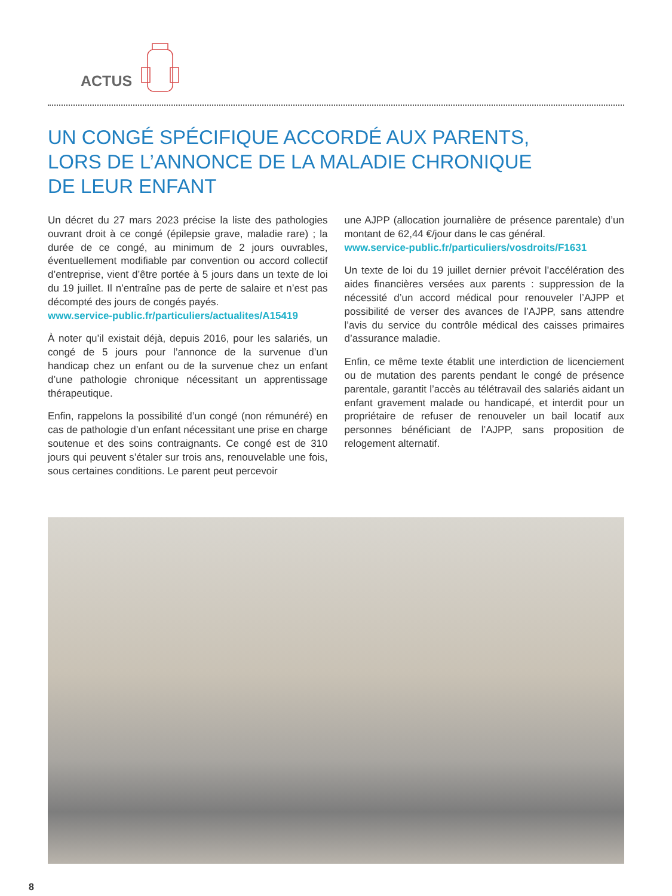ACTUS
UN CONGÉ SPÉCIFIQUE ACCORDÉ AUX PARENTS,
LORS DE L’ANNONCE DE LA MALADIE CHRONIQUE
DE LEUR ENFANT
Un décret du 27 mars 2023 précise la liste des pathologies ouvrant droit à ce congé (épilepsie grave, maladie rare) ; la durée de ce congé, au minimum de 2 jours ouvrables, éventuellement modifiable par convention ou accord collectif d’entreprise, vient d’être portée à 5 jours dans un texte de loi du 19 juillet. Il n’entraîne pas de perte de salaire et n’est pas décompté des jours de congés payés.
www.service-public.fr/particuliers/actualites/A15419
À noter qu’il existait déjà, depuis 2016, pour les salariés, un congé de 5 jours pour l’annonce de la survenue d’un handicap chez un enfant ou de la survenue chez un enfant d’une pathologie chronique nécessitant un apprentissage thérapeutique.
Enfin, rappelons la possibilité d’un congé (non rémunéré) en cas de pathologie d’un enfant nécessitant une prise en charge soutenue et des soins contraignants. Ce congé est de 310 jours qui peuvent s’étaler sur trois ans, renouvelable une fois, sous certaines conditions. Le parent peut percevoir
une AJPP (allocation journalière de présence parentale) d’un montant de 62,44 €/jour dans le cas général.
www.service-public.fr/particuliers/vosdroits/F1631
Un texte de loi du 19 juillet dernier prévoit l’accélération des aides financières versées aux parents : suppression de la nécessité d’un accord médical pour renouveler l’AJPP et possibilité de verser des avances de l’AJPP, sans attendre l’avis du service du contrôle médical des caisses primaires d’assurance maladie.
Enfin, ce même texte établit une interdiction de licenciement ou de mutation des parents pendant le congé de présence parentale, garantit l’accès au télétravail des salariés aidant un enfant gravement malade ou handicapé, et interdit pour un propriétaire de refuser de renouveler un bail locatif aux personnes bénéficiant de l’AJPP, sans proposition de relogement alternatif.
8